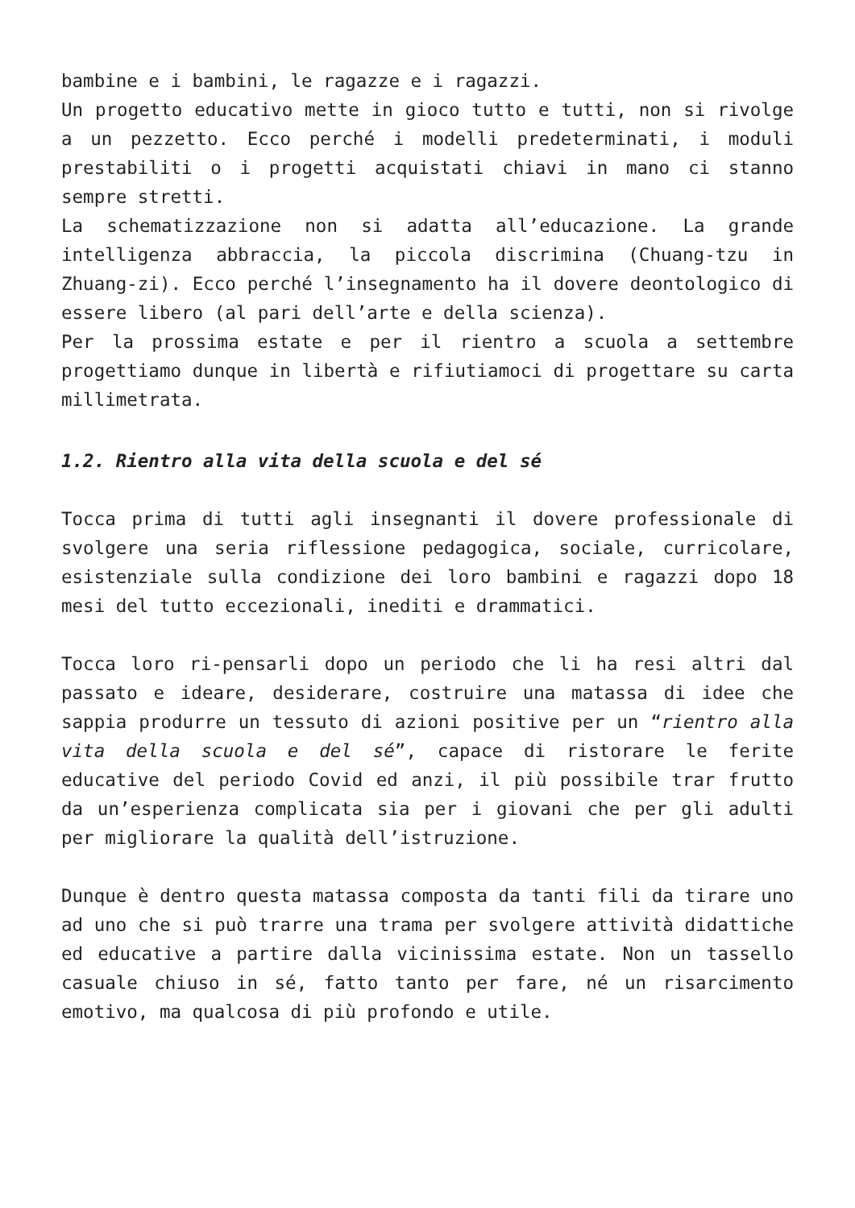bambine e i bambini, le ragazze e i ragazzi.
Un progetto educativo mette in gioco tutto e tutti, non si rivolge a un pezzetto. Ecco perché i modelli predeterminati, i moduli prestabiliti o i progetti acquistati chiavi in mano ci stanno sempre stretti.
La schematizzazione non si adatta all’educazione. La grande intelligenza abbraccia, la piccola discrimina (Chuang-tzu in Zhuang-zi). Ecco perché l’insegnamento ha il dovere deontologico di essere libero (al pari dell’arte e della scienza).
Per la prossima estate e per il rientro a scuola a settembre progettiamo dunque in libertà e rifiutiamoci di progettare su carta millimetrata.
1.2. Rientro alla vita della scuola e del sé
Tocca prima di tutti agli insegnanti il dovere professionale di svolgere una seria riflessione pedagogica, sociale, curricolare, esistenziale sulla condizione dei loro bambini e ragazzi dopo 18 mesi del tutto eccezionali, inediti e drammatici.
Tocca loro ri-pensarli dopo un periodo che li ha resi altri dal passato e ideare, desiderare, costruire una matassa di idee che sappia produrre un tessuto di azioni positive per un “rientro alla vita della scuola e del sé”, capace di ristorare le ferite educative del periodo Covid ed anzi, il più possibile trar frutto da un’esperienza complicata sia per i giovani che per gli adulti per migliorare la qualità dell’istruzione.
Dunque è dentro questa matassa composta da tanti fili da tirare uno ad uno che si può trarre una trama per svolgere attività didattiche ed educative a partire dalla vicinissima estate. Non un tassello casuale chiuso in sé, fatto tanto per fare, né un risarcimento emotivo, ma qualcosa di più profondo e utile.